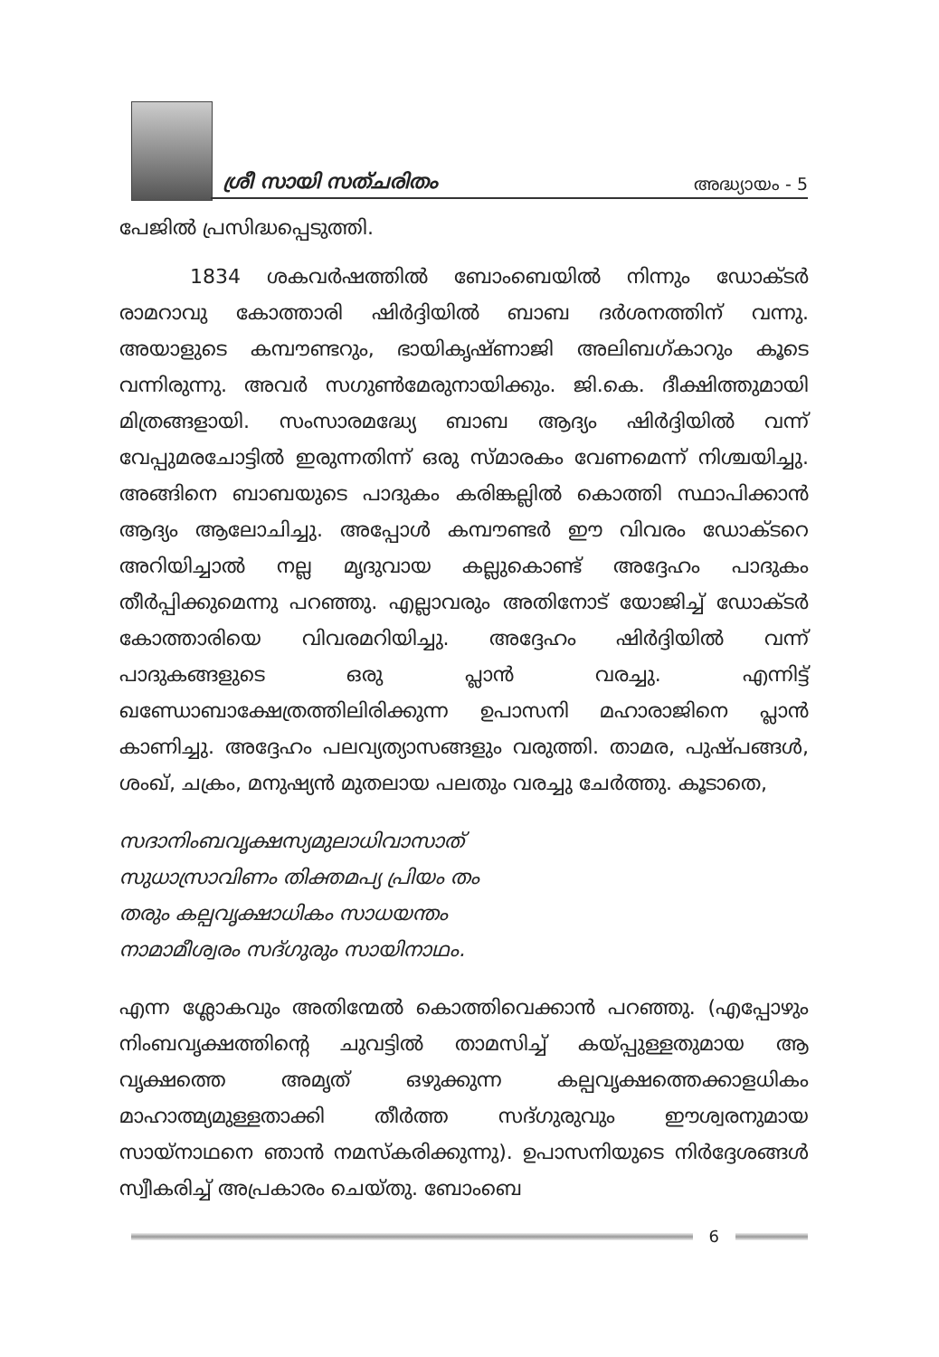ശ്രീ സായി സത്ചരിതം അദ്ധ്യായം - 5
പേജിൽ പ്രസിദ്ധപ്പെടുത്തി.
1834 ശകവർഷത്തിൽ ബോംബെയിൽ നിന്നും ഡോക്ടർ രാമറാവു കോത്താരി ഷിർദ്ദിയിൽ ബാബ ദർശനത്തിന് വന്നു. അയാളുടെ കമ്പൗണ്ടറും, ഭായികൃഷ്ണാജി അലിബഗ്കാറും കൂടെ വന്നിരുന്നു. അവർ സഗുൺമേരുനായിക്കും. ജി.കെ. ദീക്ഷിത്തുമായി മിത്രങ്ങളായി. സംസാരമദ്ധ്യേ ബാബ ആദ്യം ഷിർദ്ദിയിൽ വന്ന് വേപ്പുമരചോട്ടിൽ ഇരുന്നതിന്ന് ഒരു സ്മാരകം വേണമെന്ന് നിശ്ചയിച്ചു. അങ്ങിനെ ബാബയുടെ പാദുകം കരിങ്കല്ലിൽ കൊത്തി സ്ഥാപിക്കാൻ ആദ്യം ആലോചിച്ചു. അപ്പോൾ കമ്പൗണ്ടർ ഈ വിവരം ഡോക്ടറെ അറിയിച്ചാൽ നല്ല മൃദുവായ കല്ലുകൊണ്ട് അദ്ദേഹം പാദുകം തീർപ്പിക്കുമെന്നു പറഞ്ഞു. എല്ലാവരും അതിനോട് യോജിച്ച് ഡോക്ടർ കോത്താരിയെ വിവരമറിയിച്ചു. അദ്ദേഹം ഷിർദ്ദിയിൽ വന്ന് പാദുകങ്ങളുടെ ഒരു പ്ലാൻ വരച്ചു. എന്നിട്ട് ഖണ്ഡോബാക്ഷേത്രത്തിലിരിക്കുന്ന ഉപാസനി മഹാരാജിനെ പ്ലാൻ കാണിച്ചു. അദ്ദേഹം പലവ്യത്യാസങ്ങളും വരുത്തി. താമര, പുഷ്പങ്ങൾ, ശംഖ്, ചക്രം, മനുഷ്യൻ മുതലായ പലതും വരച്ചു ചേർത്തു. കൂടാതെ,
സദാനിംബവൃക്ഷസ്യമുലാധിവാസാത്
സുധാസ്രാവിണം തിക്തമപ്യ പ്രിയം തം
തരും കല്പവൃക്ഷാധികം സാധയന്തം
നാമാമീശ്വരം സദ്ഗുരും സായിനാഥം.
എന്ന ശ്ലോകവും അതിന്മേൽ കൊത്തിവെക്കാൻ പറഞ്ഞു. (എപ്പോഴും നിംബവൃക്ഷത്തിന്റെ ചുവട്ടിൽ താമസിച്ച് കയ്പ്പുള്ളതുമായ ആ വൃക്ഷത്തെ അമൃത് ഒഴുക്കുന്ന കല്പവൃക്ഷത്തെക്കാളധികം മാഹാത്മ്യമുള്ളതാക്കി തീർത്ത സദ്ഗുരുവും ഈശ്വരനുമായ സായ്നാഥനെ ഞാൻ നമസ്കരിക്കുന്നു). ഉപാസനിയുടെ നിർദ്ദേശങ്ങൾ സ്വീകരിച്ച് അപ്രകാരം ചെയ്തു. ബോംബെ
6